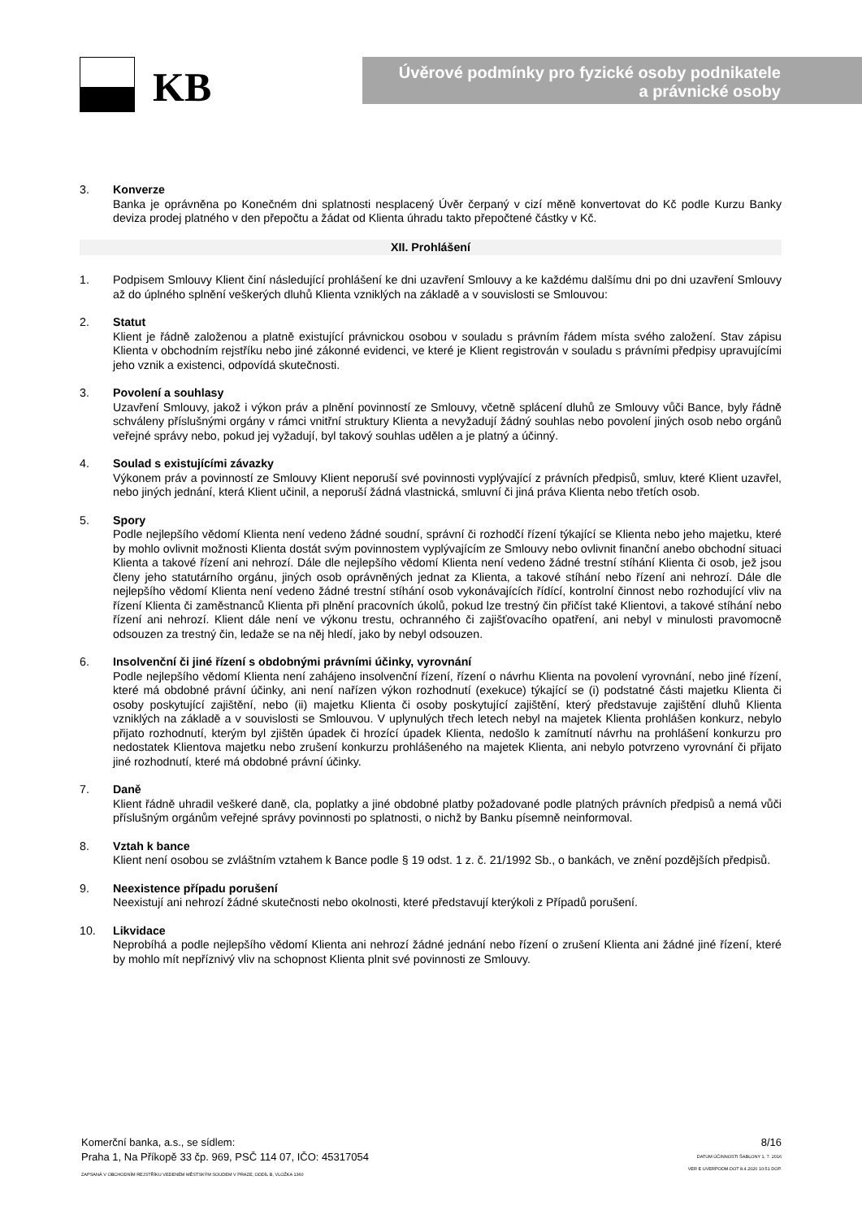KB
Úvěrové podmínky pro fyzické osoby podnikatele
a právnické osoby
3. Konverze
Banka je oprávněna po Konečném dni splatnosti nesplacený Úvěr čerpaný v cizí měně konvertovat do Kč podle Kurzu Banky deviza prodej platného v den přepočtu a žádat od Klienta úhradu takto přepočtené částky v Kč.
XII. Prohlášení
1. Podpisem Smlouvy Klient činí následující prohlášení ke dni uzavření Smlouvy a ke každému dalšímu dni po dni uzavření Smlouvy až do úplného splnění veškerých dluhů Klienta vzniklých na základě a v souvislosti se Smlouvou:
2. Statut
Klient je řádně založenou a platně existující právnickou osobou v souladu s právním řádem místa svého založení. Stav zápisu Klienta v obchodním rejstříku nebo jiné zákonné evidenci, ve které je Klient registrován v souladu s právními předpisy upravujícími jeho vznik a existenci, odpovídá skutečnosti.
3. Povolení a souhlasy
Uzavření Smlouvy, jakož i výkon práv a plnění povinností ze Smlouvy, včetně splácení dluhů ze Smlouvy vůči Bance, byly řádně schváleny příslušnými orgány v rámci vnitřní struktury Klienta a nevyžadují žádný souhlas nebo povolení jiných osob nebo orgánů veřejné správy nebo, pokud jej vyžadují, byl takový souhlas udělen a je platný a účinný.
4. Soulad s existujícími závazky
Výkonem práv a povinností ze Smlouvy Klient neporuší své povinnosti vyplývající z právních předpisů, smluv, které Klient uzavřel, nebo jiných jednání, která Klient učinil, a neporuší žádná vlastnická, smluvní či jiná práva Klienta nebo třetích osob.
5. Spory
Podle nejlepšího vědomí Klienta není vedeno žádné soudní, správní či rozhodčí řízení týkající se Klienta nebo jeho majetku, které by mohlo ovlivnit možnosti Klienta dostát svým povinnostem vyplývajícím ze Smlouvy nebo ovlivnit finanční anebo obchodní situaci Klienta a takové řízení ani nehrozí. Dále dle nejlepšího vědomí Klienta není vedeno žádné trestní stíhání Klienta či osob, jež jsou členy jeho statutárního orgánu, jiných osob oprávněných jednat za Klienta, a takové stíhání nebo řízení ani nehrozí. Dále dle nejlepšího vědomí Klienta není vedeno žádné trestní stíhání osob vykonávajících řídící, kontrolní činnost nebo rozhodující vliv na řízení Klienta či zaměstnanců Klienta při plnění pracovních úkolů, pokud lze trestný čin přičíst také Klientovi, a takové stíhání nebo řízení ani nehrozí. Klient dále není ve výkonu trestu, ochranného či zajišťovacího opatření, ani nebyl v minulosti pravomocně odsouzen za trestný čin, ledaže se na něj hledí, jako by nebyl odsouzen.
6. Insolvenční či jiné řízení s obdobnými právními účinky, vyrovnání
Podle nejlepšího vědomí Klienta není zahájeno insolvenční řízení, řízení o návrhu Klienta na povolení vyrovnání, nebo jiné řízení, které má obdobné právní účinky, ani není nařízen výkon rozhodnutí (exekuce) týkající se (i) podstatné části majetku Klienta či osoby poskytující zajištění, nebo (ii) majetku Klienta či osoby poskytující zajištění, který představuje zajištění dluhů Klienta vzniklých na základě a v souvislosti se Smlouvou. V uplynulých třech letech nebyl na majetek Klienta prohlášen konkurz, nebylo přijato rozhodnutí, kterým byl zjištěn úpadek či hrozící úpadek Klienta, nedošlo k zamítnutí návrhu na prohlášení konkurzu pro nedostatek Klientova majetku nebo zrušení konkurzu prohlášeného na majetek Klienta, ani nebylo potvrzeno vyrovnání či přijato jiné rozhodnutí, které má obdobné právní účinky.
7. Daně
Klient řádně uhradil veškeré daně, cla, poplatky a jiné obdobné platby požadované podle platných právních předpisů a nemá vůči příslušným orgánům veřejné správy povinnosti po splatnosti, o nichž by Banku písemně neinformoval.
8. Vztah k bance
Klient není osobou se zvláštním vztahem k Bance podle § 19 odst. 1 z. č. 21/1992 Sb., o bankách, ve znění pozdějších předpisů.
9. Neexistence případu porušení
Neexistují ani nehrozí žádné skutečnosti nebo okolnosti, které představují kterýkoli z Případů porušení.
10. Likvidace
Neprobíhá a podle nejlepšího vědomí Klienta ani nehrozí žádné jednání nebo řízení o zrušení Klienta ani žádné jiné řízení, které by mohlo mít nepříznivý vliv na schopnost Klienta plnit své povinnosti ze Smlouvy.
Komerční banka, a.s., se sídlem:
Praha 1, Na Příkopě 33 čp. 969, PSČ 114 07, IČO: 45317054
ZAPSANÁ V OBCHODNÍM REJSTŘÍKU VEDENÉM MĚSTSKÝM SOUDEM V PRAZE, ODDÍL B, VLOŽKA 1360
8/16
DATUM ÚČINNOSTI ŠABLONY 1. 7. 2016
VER E UVERPODM.DOT 8.4.2020 10:51 DOP.